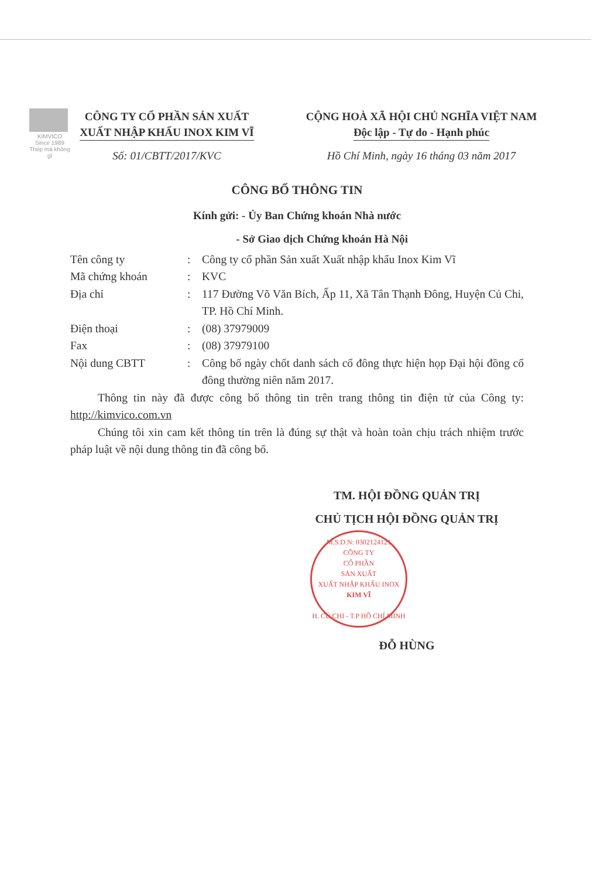KIMVICO
Since 1989
Thép mà không gỉ
CÔNG TY CỔ PHẦN SẢN XUẤT
XUẤT NHẬP KHẨU INOX KIM VĨ
Số: 01/CBTT/2017/KVC
CỘNG HOÀ XÃ HỘI CHỦ NGHĨA VIỆT NAM
Độc lập - Tự do - Hạnh phúc
Hồ Chí Minh, ngày 16 tháng 03 năm 2017
CÔNG BỐ THÔNG TIN
Kính gửi: - Ủy Ban Chứng khoán Nhà nước
- Sở Giao dịch Chứng khoán Hà Nội
| Tên công ty | : | Công ty cổ phần Sản xuất Xuất nhập khẩu Inox Kim Vĩ |
| Mã chứng khoán | : | KVC |
| Địa chỉ | : | 117 Đường Võ Văn Bích, Ấp 11, Xã Tân Thạnh Đông, Huyện Củ Chi, TP. Hồ Chí Minh. |
| Điện thoại | : | (08) 37979009 |
| Fax | : | (08) 37979100 |
| Nội dung CBTT | : | Công bố ngày chốt danh sách cổ đông thực hiện họp Đại hội đồng cổ đông thường niên năm 2017. |
Thông tin này đã được công bố thông tin trên trang thông tin điện tử của Công ty: http://kimvico.com.vn
Chúng tôi xin cam kết thông tin trên là đúng sự thật và hoàn toàn chịu trách nhiệm trước pháp luật về nội dung thông tin đã công bố.
TM. HỘI ĐỒNG QUẢN TRỊ
CHỦ TỊCH HỘI ĐỒNG QUẢN TRỊ
M.S.D.N: 0302124121
CÔNG TY
CỔ PHẦN
SẢN XUẤT
XUẤT NHẬP KHẨU INOX
KIM VĨ
H. CỦ CHI - T.P HỒ CHÍ MINH
ĐỖ HÙNG